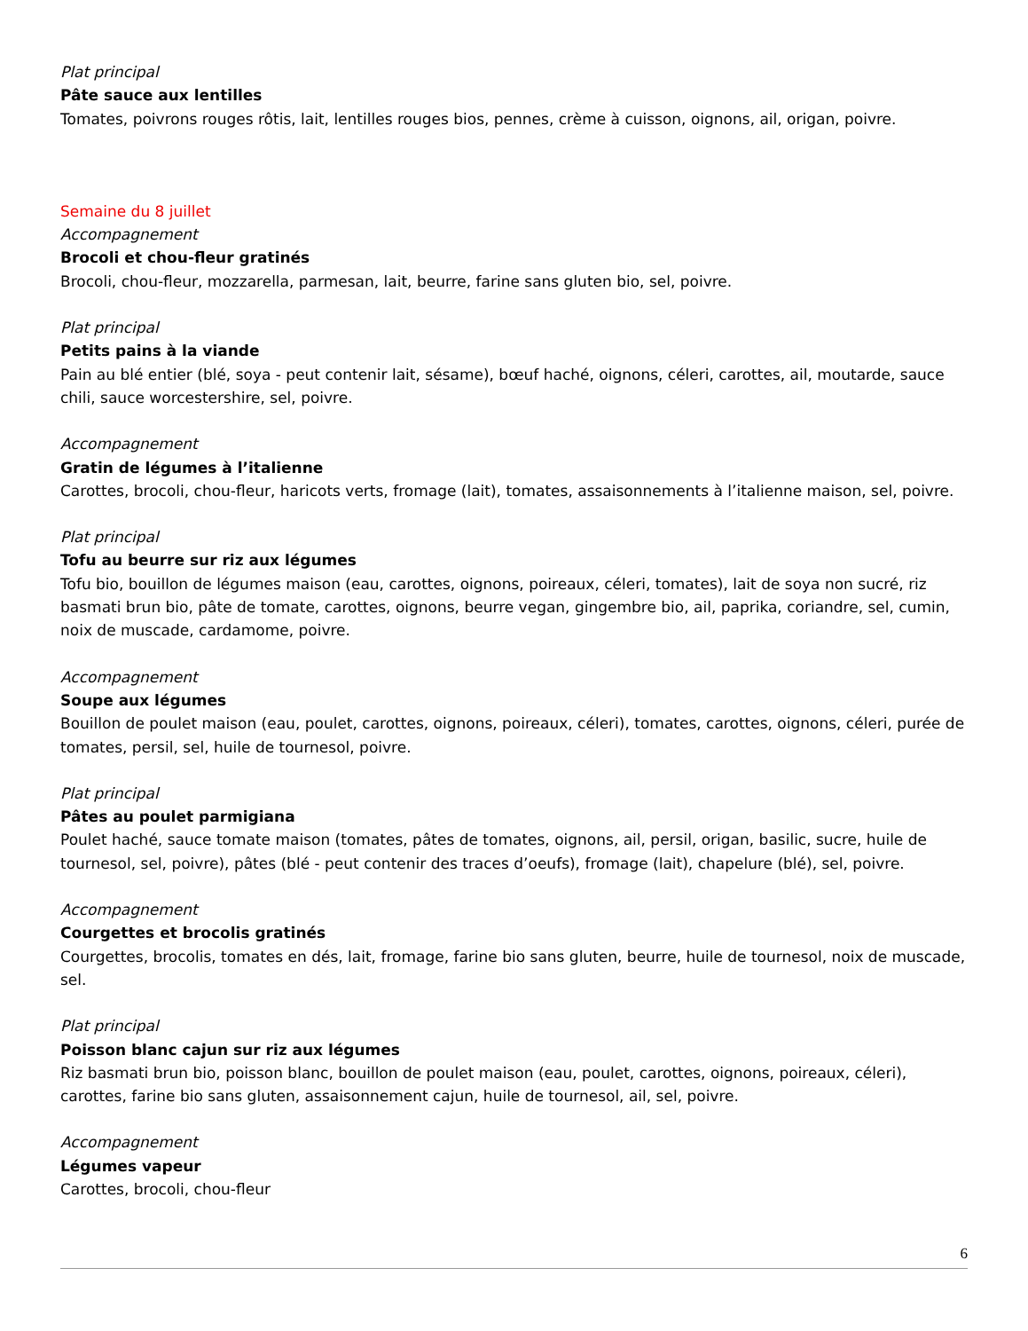Plat principal
Pâte sauce aux lentilles
Tomates, poivrons rouges rôtis, lait, lentilles rouges bios, pennes, crème à cuisson, oignons, ail, origan, poivre.
Semaine du 8 juillet
Accompagnement
Brocoli et chou-fleur gratinés
Brocoli, chou-fleur, mozzarella, parmesan, lait, beurre, farine sans gluten bio, sel, poivre.
Plat principal
Petits pains à la viande
Pain au blé entier (blé, soya - peut contenir lait, sésame), bœuf haché, oignons, céleri, carottes, ail, moutarde, sauce chili, sauce worcestershire, sel, poivre.
Accompagnement
Gratin de légumes à l’italienne
Carottes, brocoli, chou-fleur, haricots verts, fromage (lait), tomates, assaisonnements à l’italienne maison, sel, poivre.
Plat principal
Tofu au beurre sur riz aux légumes
Tofu bio, bouillon de légumes maison (eau, carottes, oignons, poireaux, céleri, tomates), lait de soya non sucré, riz basmati brun bio, pâte de tomate, carottes, oignons, beurre vegan, gingembre bio, ail, paprika, coriandre, sel, cumin, noix de muscade, cardamome, poivre.
Accompagnement
Soupe aux légumes
Bouillon de poulet maison (eau, poulet, carottes, oignons, poireaux, céleri), tomates, carottes, oignons, céleri, purée de tomates, persil, sel, huile de tournesol, poivre.
Plat principal
Pâtes au poulet parmigiana
Poulet haché, sauce tomate maison (tomates, pâtes de tomates, oignons, ail, persil, origan, basilic, sucre, huile de tournesol, sel, poivre), pâtes (blé - peut contenir des traces d’oeufs), fromage (lait), chapelure (blé), sel, poivre.
Accompagnement
Courgettes et brocolis gratinés
Courgettes, brocolis, tomates en dés, lait, fromage, farine bio sans gluten, beurre, huile de tournesol, noix de muscade, sel.
Plat principal
Poisson blanc cajun sur riz aux légumes
Riz basmati brun bio, poisson blanc, bouillon de poulet maison (eau, poulet, carottes, oignons, poireaux, céleri), carottes, farine bio sans gluten, assaisonnement cajun, huile de tournesol, ail, sel, poivre.
Accompagnement
Légumes vapeur
Carottes, brocoli, chou-fleur
6